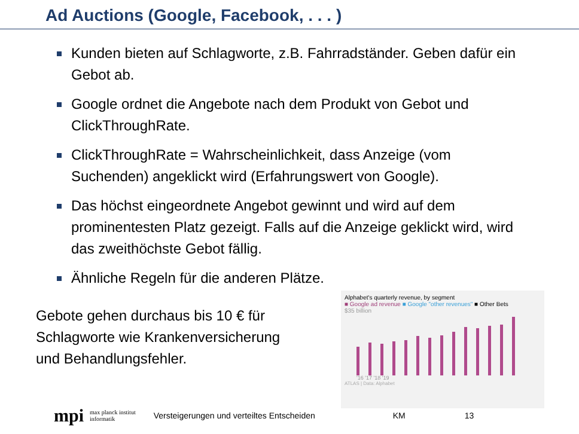Ad Auctions (Google, Facebook, . . . )
Kunden bieten auf Schlagworte, z.B. Fahrradständer. Geben dafür ein Gebot ab.
Google ordnet die Angebote nach dem Produkt von Gebot und ClickThroughRate.
ClickThroughRate = Wahrscheinlichkeit, dass Anzeige (vom Suchenden) angeklickt wird (Erfahrungswert von Google).
Das höchst eingeordnete Angebot gewinnt und wird auf dem prominentesten Platz gezeigt. Falls auf die Anzeige geklickt wird, wird das zweithöchste Gebot fällig.
Ähnliche Regeln für die anderen Plätze.
Gebote gehen durchaus bis 10 € für Schlagworte wie Krankenversicherung und Behandlungsfehler.
Alphabet's quarterly revenue, by segment
■ Google ad revenue ■ Google "other revenues" ■ Other Bets
$35 billion
'16 '17 '18 '19
ATLAS | Data: Alphabet
mpi max planck institut
informatik Versteigerungen und verteiltes Entscheiden KM 13